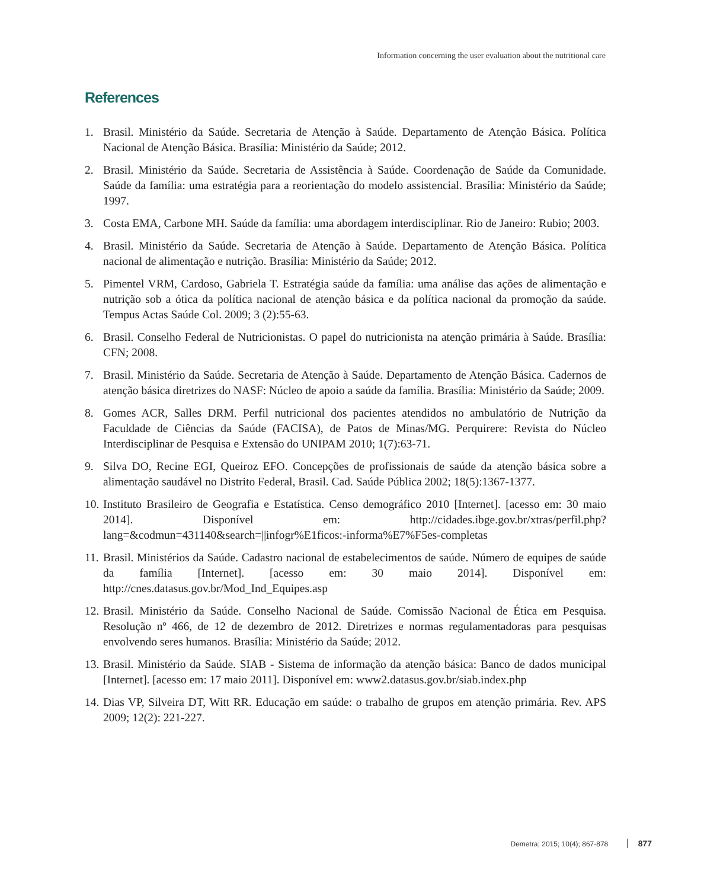Information concerning the user evaluation about the nutritional care
References
1. Brasil. Ministério da Saúde. Secretaria de Atenção à Saúde. Departamento de Atenção Básica. Política Nacional de Atenção Básica. Brasília: Ministério da Saúde; 2012.
2. Brasil. Ministério da Saúde. Secretaria de Assistência à Saúde. Coordenação de Saúde da Comunidade. Saúde da família: uma estratégia para a reorientação do modelo assistencial. Brasília: Ministério da Saúde; 1997.
3. Costa EMA, Carbone MH. Saúde da família: uma abordagem interdisciplinar. Rio de Janeiro: Rubio; 2003.
4. Brasil. Ministério da Saúde. Secretaria de Atenção à Saúde. Departamento de Atenção Básica. Política nacional de alimentação e nutrição. Brasília: Ministério da Saúde; 2012.
5. Pimentel VRM, Cardoso, Gabriela T. Estratégia saúde da família: uma análise das ações de alimentação e nutrição sob a ótica da política nacional de atenção básica e da política nacional da promoção da saúde. Tempus Actas Saúde Col. 2009; 3 (2):55-63.
6. Brasil. Conselho Federal de Nutricionistas. O papel do nutricionista na atenção primária à Saúde. Brasília: CFN; 2008.
7. Brasil. Ministério da Saúde. Secretaria de Atenção à Saúde. Departamento de Atenção Básica. Cadernos de atenção básica diretrizes do NASF: Núcleo de apoio a saúde da família. Brasília: Ministério da Saúde; 2009.
8. Gomes ACR, Salles DRM. Perfil nutricional dos pacientes atendidos no ambulatório de Nutrição da Faculdade de Ciências da Saúde (FACISA), de Patos de Minas/MG. Perquirere: Revista do Núcleo Interdisciplinar de Pesquisa e Extensão do UNIPAM 2010; 1(7):63-71.
9. Silva DO, Recine EGI, Queiroz EFO. Concepções de profissionais de saúde da atenção básica sobre a alimentação saudável no Distrito Federal, Brasil. Cad. Saúde Pública 2002; 18(5):1367-1377.
10. Instituto Brasileiro de Geografia e Estatística. Censo demográfico 2010 [Internet]. [acesso em: 30 maio 2014]. Disponível em: http://cidades.ibge.gov.br/xtras/perfil.php?lang=&codmun=431140&search=||infogr%E1ficos:-informa%E7%F5es-completas
11. Brasil. Ministérios da Saúde. Cadastro nacional de estabelecimentos de saúde. Número de equipes de saúde da família [Internet]. [acesso em: 30 maio 2014]. Disponível em: http://cnes.datasus.gov.br/Mod_Ind_Equipes.asp
12. Brasil. Ministério da Saúde. Conselho Nacional de Saúde. Comissão Nacional de Ética em Pesquisa. Resolução nº 466, de 12 de dezembro de 2012. Diretrizes e normas regulamentadoras para pesquisas envolvendo seres humanos. Brasília: Ministério da Saúde; 2012.
13. Brasil. Ministério da Saúde. SIAB - Sistema de informação da atenção básica: Banco de dados municipal [Internet]. [acesso em: 17 maio 2011]. Disponível em: www2.datasus.gov.br/siab.index.php
14. Dias VP, Silveira DT, Witt RR. Educação em saúde: o trabalho de grupos em atenção primária. Rev. APS 2009; 12(2): 221-227.
Demetra; 2015; 10(4); 867-878 877